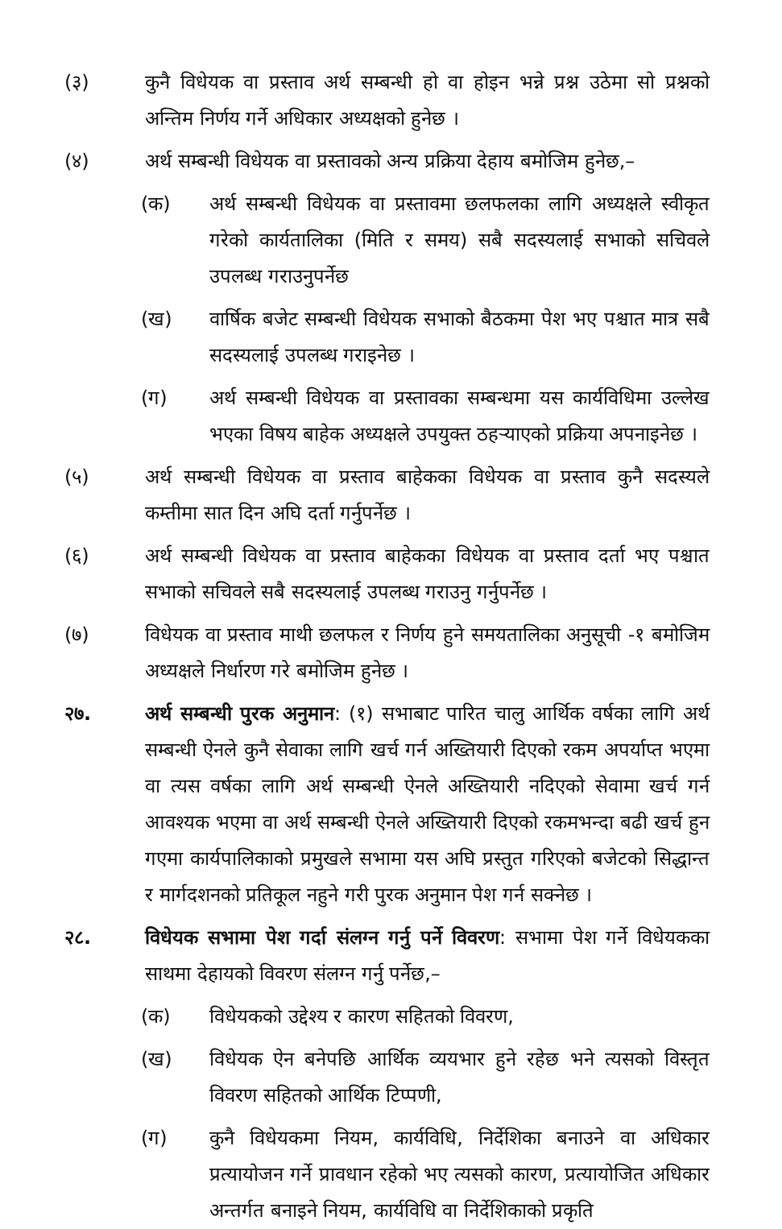(३) कुनै विधेयक वा प्रस्ताव अर्थ सम्बन्धी हो वा होइन भन्ने प्रश्न उठेमा सो प्रश्नको अन्तिम निर्णय गर्ने अधिकार अध्यक्षको हुनेछ ।
(४) अर्थ सम्बन्धी विधेयक वा प्रस्तावको अन्य प्रक्रिया देहाय बमोजिम हुनेछ,–
(क) अर्थ सम्बन्धी विधेयक वा प्रस्तावमा छलफलका लागि अध्यक्षले स्वीकृत गरेको कार्यतालिका (मिति र समय) सबै सदस्यलाई सभाको सचिवले उपलब्ध गराउनुपर्नेछ
(ख) वार्षिक बजेट सम्बन्धी विधेयक सभाको बैठकमा पेश भए पश्चात मात्र सबै सदस्यलाई उपलब्ध गराइनेछ ।
(ग) अर्थ सम्बन्धी विधेयक वा प्रस्तावका सम्बन्धमा यस कार्यविधिमा उल्लेख भएका विषय बाहेक अध्यक्षले उपयुक्त ठहऱ्याएको प्रक्रिया अपनाइनेछ ।
(५) अर्थ सम्बन्धी विधेयक वा प्रस्ताव बाहेकका विधेयक वा प्रस्ताव कुनै सदस्यले कम्तीमा सात दिन अघि दर्ता गर्नुपर्नेछ ।
(६) अर्थ सम्बन्धी विधेयक वा प्रस्ताव बाहेकका विधेयक वा प्रस्ताव दर्ता भए पश्चात सभाको सचिवले सबै सदस्यलाई उपलब्ध गराउनु गर्नुपर्नेछ ।
(७) विधेयक वा प्रस्ताव माथी छलफल र निर्णय हुने समयतालिका अनुसूची -१ बमोजिम अध्यक्षले निर्धारण गरे बमोजिम हुनेछ ।
२७. अर्थ सम्बन्धी पुरक अनुमान: (१) सभाबाट पारित चालु आर्थिक वर्षका लागि अर्थ सम्बन्धी ऐनले कुनै सेवाका लागि खर्च गर्न अख्तियारी दिएको रकम अपर्याप्त भएमा वा त्यस वर्षका लागि अर्थ सम्बन्धी ऐनले अख्तियारी नदिएको सेवामा खर्च गर्न आवश्यक भएमा वा अर्थ सम्बन्धी ऐनले अख्तियारी दिएको रकमभन्दा बढी खर्च हुन गएमा कार्यपालिकाको प्रमुखले सभामा यस अघि प्रस्तुत गरिएको बजेटको सिद्धान्त र मार्गदशनको प्रतिकूल नहुने गरी पुरक अनुमान पेश गर्न सक्नेछ ।
२८. विधेयक सभामा पेश गर्दा संलग्न गर्नु पर्ने विवरण: सभामा पेश गर्ने विधेयकका साथमा देहायको विवरण संलग्न गर्नु पर्नेछ,–
(क) विधेयकको उद्देश्य र कारण सहितको विवरण,
(ख) विधेयक ऐन बनेपछि आर्थिक व्ययभार हुने रहेछ भने त्यसको विस्तृत विवरण सहितको आर्थिक टिप्पणी,
(ग) कुनै विधेयकमा नियम, कार्यविधि, निर्देशिका बनाउने वा अधिकार प्रत्यायोजन गर्ने प्रावधान रहेको भए त्यसको कारण, प्रत्यायोजित अधिकार अन्तर्गत बनाइने नियम, कार्यविधि वा निर्देशिकाको प्रकृति